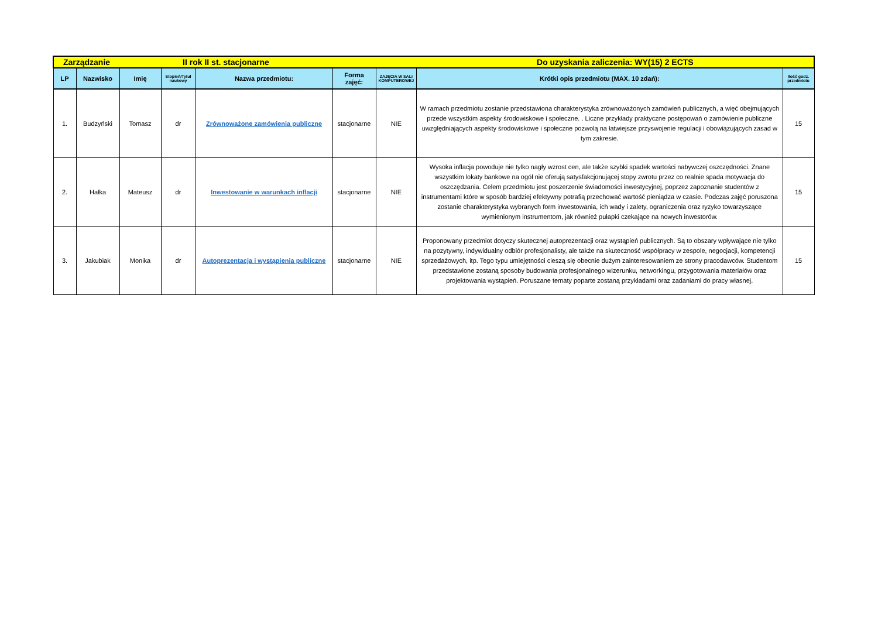| Zarządzanie | | II rok II st. stacjonarne | | | | | Do uzyskania zaliczenia: WY(15) 2 ECTS | |
| LP | Nazwisko | Imię | Stopień/Tytuł naukowy | Nazwa przedmiotu: | Forma zajęć: | ZAJĘCIA W SALI KOMPUTEROWEJ | Krótki opis przedmiotu (MAX. 10 zdań): | Ilość godz. przedmiotu |
| 1. | Budzyński | Tomasz | dr | Zrównoważone zamówienia publiczne | stacjonarne | NIE | W ramach przedmiotu zostanie przedstawiona charakterystyka zrównoważonych zamówień publicznych, a więć obejmujących przede wszystkim aspekty środowiskowe i społeczne. . Liczne przykłady praktyczne postępowań o zamówienie publiczne uwzględniających aspekty środowiskowe i społeczne pozwolą na łatwiejsze przyswojenie regulacji i obowiązujących zasad w tym zakresie. | 15 |
| 2. | Hałka | Mateusz | dr | Inwestowanie w warunkach inflacji | stacjonarne | NIE | Wysoka inflacja powoduje nie tylko nagły wzrost cen, ale także szybki spadek wartości nabywczej oszczędności. Znane wszystkim lokaty bankowe na ogół nie oferują satysfakcjonującej stopy zwrotu przez co realnie spada motywacja do oszczędzania. Celem przedmiotu jest poszerzenie świadomości inwestycyjnej, poprzez zapoznanie studentów z instrumentami które w sposób bardziej efektywny potrafią przechować wartość pieniądza w czasie. Podczas zajęć poruszona zostanie charakterystyka wybranych form inwestowania, ich wady i zalety, ograniczenia oraz ryzyko towarzyszące wymienionym instrumentom, jak również pułapki czekające na nowych inwestorów. | 15 |
| 3. | Jakubiak | Monika | dr | Autoprezentacja i wystąpienia publiczne | stacjonarne | NIE | Proponowany przedmiot dotyczy skutecznej autoprezentacji oraz wystąpień publicznych. Są to obszary wpływające nie tylko na pozytywny, indywidualny odbiór profesjonalisty, ale także na skuteczność współpracy w zespole, negocjacji, kompetencji sprzedażowych, itp. Tego typu umiejętności cieszą się obecnie dużym zainteresowaniem ze strony pracodawców. Studentom przedstawione zostaną sposoby budowania profesjonalnego wizerunku, networkingu, przygotowania materiałów oraz projektowania wystąpień. Poruszane tematy poparte zostaną przykładami oraz zadaniami do pracy własnej. | 15 |